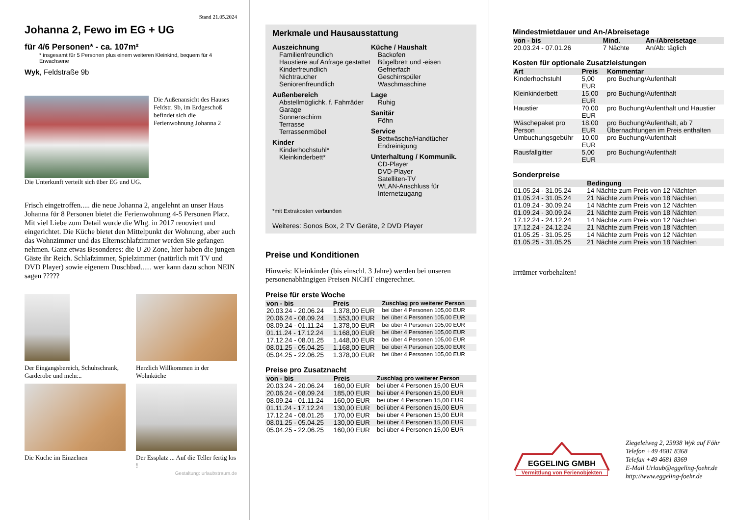Stand 21.05.2024
Johanna 2, Fewo im EG + UG
für 4/6 Personen* - ca. 107m²
* insgesamt für 5 Personen plus einem weiteren Kleinkind, bequem für 4 Erwachsene
Wyk, Feldstraße 9b
Die Außenansicht des Hauses Feldstr. 9b, im Erdgeschoß befindet sich die Ferienwohnung Johanna 2
Die Unterkunft verteilt sich über EG und UG.
Frisch eingetroffen..... die neue Johanna 2, angelehnt an unser Haus Johanna für 8 Personen bietet die Ferienwohnung 4-5 Personen Platz. Mit viel Liebe zum Detail wurde die Whg. in 2017 renoviert und eingerichtet. Die Küche bietet den Mittelpunkt der Wohnung, aber auch das Wohnzimmer und das Elternschlafzimmer werden Sie gefangen nehmen. Ganz etwas Besonderes: die U 20 Zone, hier haben die jungen Gäste ihr Reich. Schlafzimmer, Spielzimmer (natürlich mit TV und DVD Player) sowie eigenem Duschbad...... wer kann dazu schon NEIN sagen ?????
Der Eingangsbereich, Schuhschrank, Garderobe und mehr...
Herzlich Willkommen in der Wohnküche
Die Küche im Einzelnen Der Essplatz ... Auf die Teller fertig los !
Gestaltung: urlaubstraum.de
Merkmale und Hausausstattung
Auszeichnung
Familienfreundlich
Haustiere auf Anfrage gestattet
Kinderfreundlich
Nichtraucher
Seniorenfreundlich
Außenbereich
Abstellmöglichk. f. Fahrräder
Garage
Sonnenschirm
Terrasse
Terrassenmöbel
Kinder
Kinderhochstuhl*
Kleinkinderbett*
Küche / Haushalt
Backofen
Bügelbrett und -eisen
Gefrierfach
Geschirrspüler
Waschmaschine
Lage
Ruhig
Sanitär
Föhn
Service
Bettwäsche/Handtücher
Endreinigung
Unterhaltung / Kommunik.
CD-Player
DVD-Player
Satelliten-TV
WLAN-Anschluss für Internetzugang
*mit Extrakosten verbunden
Weiteres: Sonos Box, 2 TV Geräte, 2 DVD Player
Preise und Konditionen
Hinweis: Kleinkinder (bis einschl. 3 Jahre) werden bei unseren personenabhängigen Preisen NICHT eingerechnet.
Preise für erste Woche
| von - bis | Preis | Zuschlag pro weiterer Person |
| --- | --- | --- |
| 20.03.24 - 20.06.24 | 1.378,00 EUR | bei über 4 Personen 105,00 EUR |
| 20.06.24 - 08.09.24 | 1.553,00 EUR | bei über 4 Personen 105,00 EUR |
| 08.09.24 - 01.11.24 | 1.378,00 EUR | bei über 4 Personen 105,00 EUR |
| 01.11.24 - 17.12.24 | 1.168,00 EUR | bei über 4 Personen 105,00 EUR |
| 17.12.24 - 08.01.25 | 1.448,00 EUR | bei über 4 Personen 105,00 EUR |
| 08.01.25 - 05.04.25 | 1.168,00 EUR | bei über 4 Personen 105,00 EUR |
| 05.04.25 - 22.06.25 | 1.378,00 EUR | bei über 4 Personen 105,00 EUR |
Preise pro Zusatznacht
| von - bis | Preis | Zuschlag pro weiterer Person |
| --- | --- | --- |
| 20.03.24 - 20.06.24 | 160,00 EUR | bei über 4 Personen 15,00 EUR |
| 20.06.24 - 08.09.24 | 185,00 EUR | bei über 4 Personen 15,00 EUR |
| 08.09.24 - 01.11.24 | 160,00 EUR | bei über 4 Personen 15,00 EUR |
| 01.11.24 - 17.12.24 | 130,00 EUR | bei über 4 Personen 15,00 EUR |
| 17.12.24 - 08.01.25 | 170,00 EUR | bei über 4 Personen 15,00 EUR |
| 08.01.25 - 05.04.25 | 130,00 EUR | bei über 4 Personen 15,00 EUR |
| 05.04.25 - 22.06.25 | 160,00 EUR | bei über 4 Personen 15,00 EUR |
Mindestmietdauer und An-/Abreisetage
| von - bis | Mind. | An-/Abreisetage |
| --- | --- | --- |
| 20.03.24 - 07.01.26 | 7 Nächte | An/Ab: täglich |
Kosten für optionale Zusatzleistungen
| Art | Preis | Kommentar |
| --- | --- | --- |
| Kinderhochstuhl | 5,00 EUR | pro Buchung/Aufenthalt |
| Kleinkinderbett | 15,00 EUR | pro Buchung/Aufenthalt |
| Haustier | 70,00 EUR | pro Buchung/Aufenthalt und Haustier |
| Wäschepaket pro Person | 18,00 EUR | pro Buchung/Aufenthalt, ab 7 Übernachtungen im Preis enthalten |
| Umbuchungsgebühr | 10,00 EUR | pro Buchung/Aufenthalt |
| Rausfallgitter | 5,00 EUR | pro Buchung/Aufenthalt |
Sonderpreise
| | Bedingung |
| --- | --- |
| 01.05.24 - 31.05.24 | 14 Nächte zum Preis von 12 Nächten |
| 01.05.24 - 31.05.24 | 21 Nächte zum Preis von 18 Nächten |
| 01.09.24 - 30.09.24 | 14 Nächte zum Preis von 12 Nächten |
| 01.09.24 - 30.09.24 | 21 Nächte zum Preis von 18 Nächten |
| 17.12.24 - 24.12.24 | 14 Nächte zum Preis von 12 Nächten |
| 17.12.24 - 24.12.24 | 21 Nächte zum Preis von 18 Nächten |
| 01.05.25 - 31.05.25 | 14 Nächte zum Preis von 12 Nächten |
| 01.05.25 - 31.05.25 | 21 Nächte zum Preis von 18 Nächten |
Irrtümer vorbehalten!
EGGELING GMBH
Vermittlung von Ferienobjekten
Ziegeleiweg 2, 25938 Wyk auf Föhr
Telefon +49 4681 8368
Telefax +49 4681 8369
E-Mail Urlaub@eggeling-foehr.de
http://www.eggeling-foehr.de